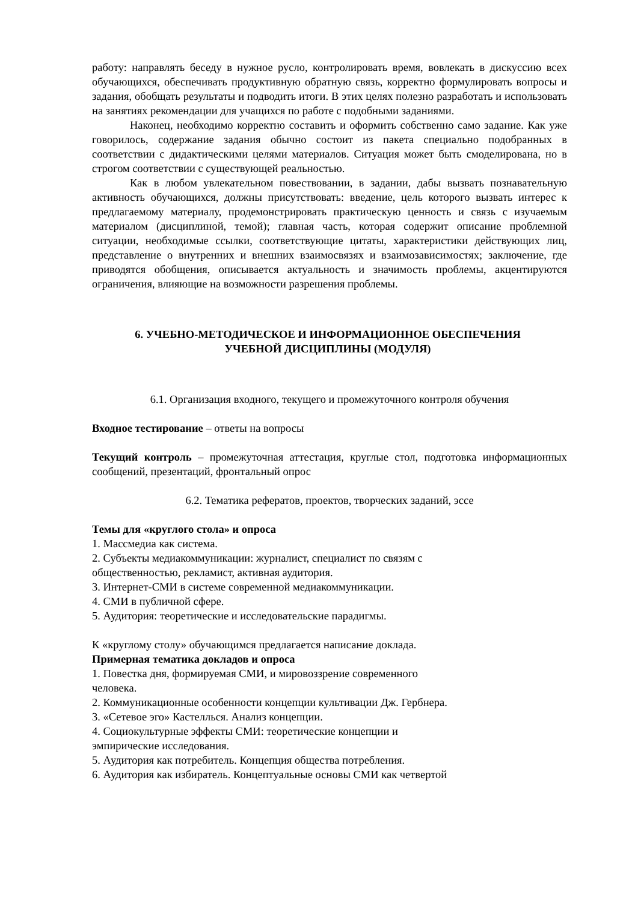работу: направлять беседу в нужное русло, контролировать время, вовлекать в дискуссию всех обучающихся, обеспечивать продуктивную обратную связь, корректно формулировать вопросы и задания, обобщать результаты и подводить итоги. В этих целях полезно разработать и использовать на занятиях рекомендации для учащихся по работе с подобными заданиями.
Наконец, необходимо корректно составить и оформить собственно само задание. Как уже говорилось, содержание задания обычно состоит из пакета специально подобранных в соответствии с дидактическими целями материалов. Ситуация может быть смоделирована, но в строгом соответствии с существующей реальностью.
Как в любом увлекательном повествовании, в задании, дабы вызвать познавательную активность обучающихся, должны присутствовать: введение, цель которого вызвать интерес к предлагаемому материалу, продемонстрировать практическую ценность и связь с изучаемым материалом (дисциплиной, темой); главная часть, которая содержит описание проблемной ситуации, необходимые ссылки, соответствующие цитаты, характеристики действующих лиц, представление о внутренних и внешних взаимосвязях и взаимозависимостях; заключение, где приводятся обобщения, описывается актуальность и значимость проблемы, акцентируются ограничения, влияющие на возможности разрешения проблемы.
6. УЧЕБНО-МЕТОДИЧЕСКОЕ И ИНФОРМАЦИОННОЕ ОБЕСПЕЧЕНИЯ
УЧЕБНОЙ ДИСЦИПЛИНЫ (МОДУЛЯ)
6.1. Организация входного, текущего и промежуточного контроля обучения
Входное тестирование – ответы на вопросы
Текущий контроль – промежуточная аттестация, круглые стол, подготовка информационных сообщений, презентаций, фронтальный опрос
6.2. Тематика рефератов, проектов, творческих заданий, эссе
Темы для «круглого стола» и опроса
1. Массмедиа как система.
2. Субъекты медиакоммуникации: журналист, специалист по связям с
общественностью, рекламист, активная аудитория.
3. Интернет-СМИ в системе современной медиакоммуникации.
4. СМИ в публичной сфере.
5. Аудитория: теоретические и исследовательские парадигмы.
К «круглому столу» обучающимся предлагается написание доклада.
Примерная тематика докладов и опроса
1. Повестка дня, формируемая СМИ, и мировоззрение современного
человека.
2. Коммуникационные особенности концепции культивации Дж. Гербнера.
3. «Сетевое эго» Кастеллься. Анализ концепции.
4. Социокультурные эффекты СМИ: теоретические концепции и
эмпирические исследования.
5. Аудитория как потребитель. Концепция общества потребления.
6. Аудитория как избиратель. Концептуальные основы СМИ как четвертой